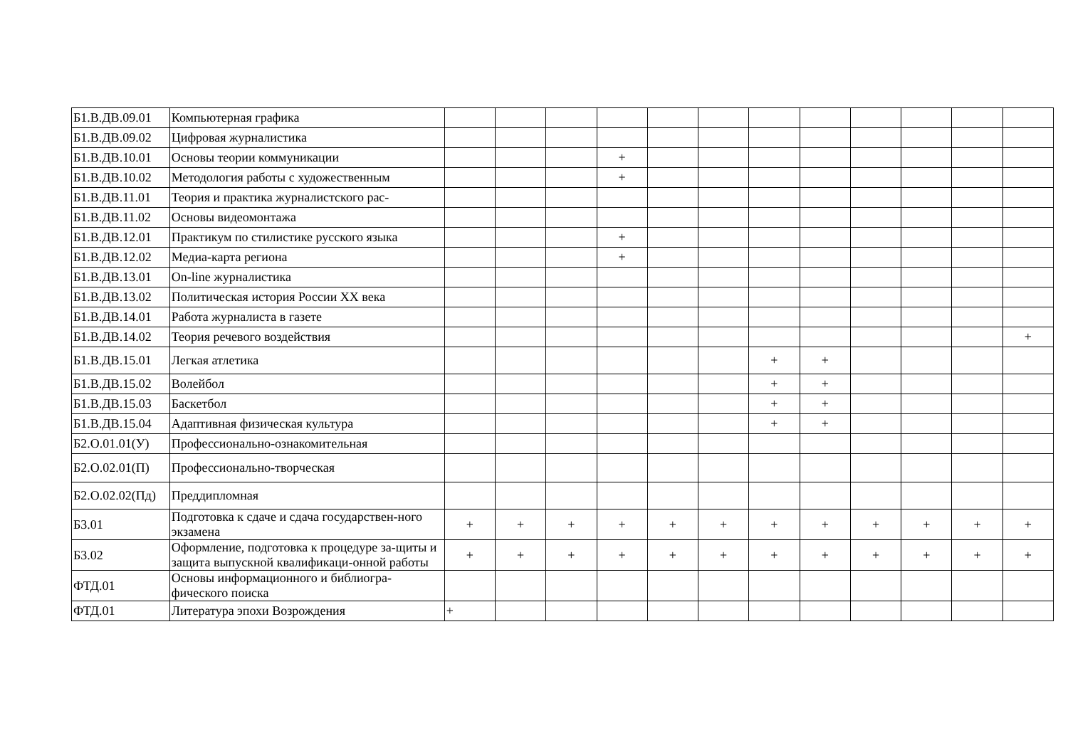| Б1.В.ДВ.09.01 | Компьютерная графика | | | | | | | | | | | | |
| Б1.В.ДВ.09.02 | Цифровая журналистика | | | | | | | | | | | | |
| Б1.В.ДВ.10.01 | Основы теории коммуникации | | | | + | | | | | | | | |
| Б1.В.ДВ.10.02 | Методология работы с художественным | | | | + | | | | | | | | |
| Б1.В.ДВ.11.01 | Теория и практика журналистского рас- | | | | | | | | | | | | |
| Б1.В.ДВ.11.02 | Основы видеомонтажа | | | | | | | | | | | | |
| Б1.В.ДВ.12.01 | Практикум по стилистике русского языка | | | | + | | | | | | | | |
| Б1.В.ДВ.12.02 | Медиа-карта региона | | | | + | | | | | | | | |
| Б1.В.ДВ.13.01 | On-line журналистика | | | | | | | | | | | | |
| Б1.В.ДВ.13.02 | Политическая история России XX века | | | | | | | | | | | | |
| Б1.В.ДВ.14.01 | Работа журналиста в газете | | | | | | | | | | | | |
| Б1.В.ДВ.14.02 | Теория речевого воздействия | | | | | | | | | | | | + |
| Б1.В.ДВ.15.01 | Легкая атлетика | | | | | | | + | + | | | | |
| Б1.В.ДВ.15.02 | Волейбол | | | | | | | + | + | | | | |
| Б1.В.ДВ.15.03 | Баскетбол | | | | | | | + | + | | | | |
| Б1.В.ДВ.15.04 | Адаптивная физическая культура | | | | | | | + | + | | | | |
| Б2.О.01.01(У) | Профессионально-ознакомительная | | | | | | | | | | | | |
| Б2.О.02.01(П) | Профессионально-творческая | | | | | | | | | | | | |
| Б2.О.02.02(Пд) | Преддипломная | | | | | | | | | | | | |
| Б3.01 | Подготовка к сдаче и сдача государствен-ного экзамена | + | + | + | + | + | + | + | + | + | + | + | + |
| Б3.02 | Оформление, подготовка к процедуре за-щиты и защита выпускной квалификаци-онной работы | + | + | + | + | + | + | + | + | + | + | + | + |
| ФТД.01 | Основы информационного и библиогра-фического поиска | | | | | | | | | | | | |
| ФТД.01 | Литература эпохи Возрождения | + | | | | | | | | | | | |